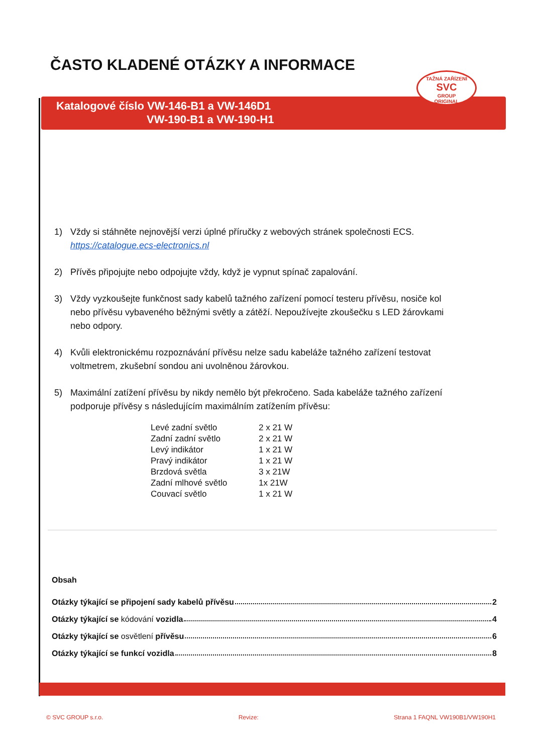ČASTO KLADENÉ OTÁZKY A INFORMACE
TAŽNÁ ZAŘÍZENÍ
SVC
GROUP
ORIGINAL
Katalogové číslo VW-146-B1 a VW-146D1
VW-190-B1 a VW-190-H1
1) Vždy si stáhněte nejnovější verzi úplné příručky z webových stránek společnosti ECS. https://catalogue.ecs-electronics.nl
2) Přívěs připojujte nebo odpojujte vždy, když je vypnut spínač zapalování.
3) Vždy vyzkoušejte funkčnost sady kabelů tažného zařízení pomocí testeru přívěsu, nosiče kol nebo přívěsu vybaveného běžnými světly a zátěží. Nepoužívejte zkoušečku s LED žárovkami nebo odpory.
4) Kvůli elektronickému rozpoznávání přívěsu nelze sadu kabeláže tažného zařízení testovat voltmetrem, zkušební sondou ani uvolněnou žárovkou.
5) Maximální zatížení přívěsu by nikdy nemělo být překročeno. Sada kabeláže tažného zařízení podporuje přívěsy s následujícím maximálním zatížením přívěsu:
| Levé zadní světlo | 2 x 21 W |
| Zadní zadní světlo | 2 x 21 W |
| Levý indikátor | 1 x 21 W |
| Pravý indikátor | 1 x 21 W |
| Brzdová světla | 3 x 21W |
| Zadní mlhové světlo | 1x 21W |
| Couvací světlo | 1 x 21 W |
Obsah
Otázky týkající se připojení sady kabelů přívěsu 2
Otázky týkající se kódování vozidla 4
Otázky týkající se osvětlení přívěsu 6
Otázky týkající se funkcí vozidla 8
© SVC GROUP s.r.o. Revize: Strana 1 FAQNL VW190B1/VW190H1